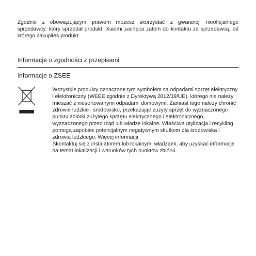Zgodnie z obowiązującym prawem możesz skorzystać z gwarancji nieoficjalnego sprzedawcy, który sprzedał produkt. Xiaomi zachęca zatem do kontaktu ze sprzedawcą, od którego zakupiłeś produkt.
Informacje o zgodności z przepisami
Informacje o ZSEE
Wszystkie produkty oznaczone tym symbolem są odpadami sprzęt elektryczny i elektroniczny (WEEE zgodnie z Dyrektywą 2012/19/UE), którego nie należy mieszać z niesortowanymi odpadami domowymi. Zamiast tego należy chronić zdrowie ludzkie i środowisko, przekazując zużyty sprzęt do wyznaczonego punktu zbiórki zużytego sprzętu elektrycznego i elektronicznego, wyznaczonego przez rząd lub władze lokalne. Właściwa utylizacja i recykling pomogą zapobiec potencjalnym negatywnym skutkom dla środowiska i zdrowia ludzkiego. Więcej informacji
Skontaktuj się z instalatorem lub lokalnymi władzami, aby uzyskać informacje na temat lokalizacji i warunków tych punktów zbiórki.